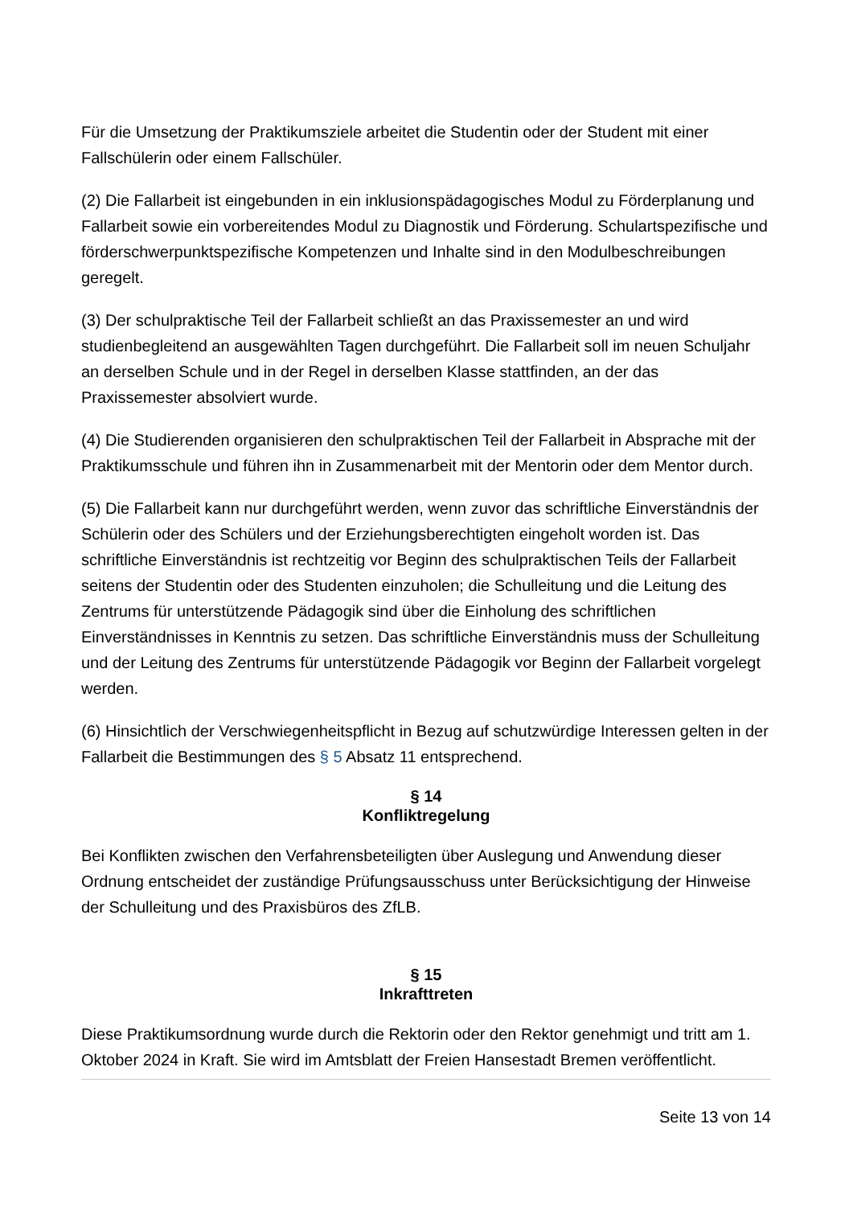Für die Umsetzung der Praktikumsziele arbeitet die Studentin oder der Student mit einer Fallschülerin oder einem Fallschüler.
(2) Die Fallarbeit ist eingebunden in ein inklusionspädagogisches Modul zu Förderplanung und Fallarbeit sowie ein vorbereitendes Modul zu Diagnostik und Förderung. Schulartspezifische und förderschwerpunktspezifische Kompetenzen und Inhalte sind in den Modulbeschreibungen geregelt.
(3) Der schulpraktische Teil der Fallarbeit schließt an das Praxissemester an und wird studienbegleitend an ausgewählten Tagen durchgeführt. Die Fallarbeit soll im neuen Schuljahr an derselben Schule und in der Regel in derselben Klasse stattfinden, an der das Praxissemester absolviert wurde.
(4) Die Studierenden organisieren den schulpraktischen Teil der Fallarbeit in Absprache mit der Praktikumsschule und führen ihn in Zusammenarbeit mit der Mentorin oder dem Mentor durch.
(5) Die Fallarbeit kann nur durchgeführt werden, wenn zuvor das schriftliche Einverständnis der Schülerin oder des Schülers und der Erziehungsberechtigten eingeholt worden ist. Das schriftliche Einverständnis ist rechtzeitig vor Beginn des schulpraktischen Teils der Fallarbeit seitens der Studentin oder des Studenten einzuholen; die Schulleitung und die Leitung des Zentrums für unterstützende Pädagogik sind über die Einholung des schriftlichen Einverständnisses in Kenntnis zu setzen. Das schriftliche Einverständnis muss der Schulleitung und der Leitung des Zentrums für unterstützende Pädagogik vor Beginn der Fallarbeit vorgelegt werden.
(6) Hinsichtlich der Verschwiegenheitspflicht in Bezug auf schutzwürdige Interessen gelten in der Fallarbeit die Bestimmungen des § 5 Absatz 11 entsprechend.
§ 14
Konfliktregelung
Bei Konflikten zwischen den Verfahrensbeteiligten über Auslegung und Anwendung dieser Ordnung entscheidet der zuständige Prüfungsausschuss unter Berücksichtigung der Hinweise der Schulleitung und des Praxisbüros des ZfLB.
§ 15
Inkrafttreten
Diese Praktikumsordnung wurde durch die Rektorin oder den Rektor genehmigt und tritt am 1. Oktober 2024 in Kraft. Sie wird im Amtsblatt der Freien Hansestadt Bremen veröffentlicht.
Seite 13 von 14